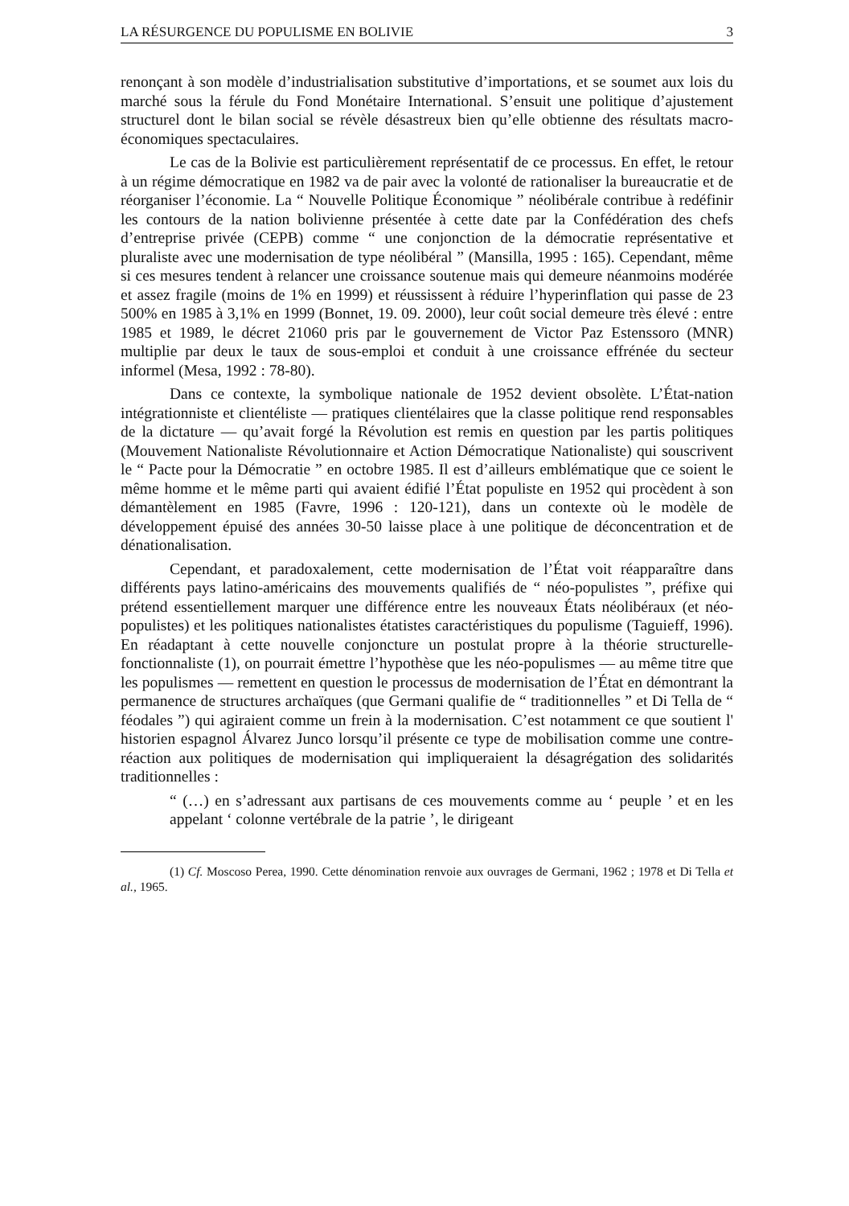LA RÉSURGENCE DU POPULISME EN BOLIVIE 3
renonçant à son modèle d’industrialisation substitutive d’importations, et se soumet aux lois du marché sous la férule du Fond Monétaire International. S’ensuit une politique d’ajustement structurel dont le bilan social se révèle désastreux bien qu’elle obtienne des résultats macro-économiques spectaculaires.
Le cas de la Bolivie est particulièrement représentatif de ce processus. En effet, le retour à un régime démocratique en 1982 va de pair avec la volonté de rationaliser la bureaucratie et de réorganiser l’économie. La “ Nouvelle Politique Économique ” néolibérale contribue à redéfinir les contours de la nation bolivienne présentée à cette date par la Confédération des chefs d’entreprise privée (CEPB) comme “ une conjonction de la démocratie représentative et pluraliste avec une modernisation de type néolibéral ” (Mansilla, 1995 : 165). Cependant, même si ces mesures tendent à relancer une croissance soutenue mais qui demeure néanmoins modérée et assez fragile (moins de 1% en 1999) et réussissent à réduire l’hyperinflation qui passe de 23 500% en 1985 à 3,1% en 1999 (Bonnet, 19. 09. 2000), leur coût social demeure très élevé : entre 1985 et 1989, le décret 21060 pris par le gouvernement de Victor Paz Estenssoro (MNR) multiplie par deux le taux de sous-emploi et conduit à une croissance effrénée du secteur informel (Mesa, 1992 : 78-80).
Dans ce contexte, la symbolique nationale de 1952 devient obsolète. L’État-nation intégrationniste et clientéliste — pratiques clientélaires que la classe politique rend responsables de la dictature — qu’avait forgé la Révolution est remis en question par les partis politiques (Mouvement Nationaliste Révolutionnaire et Action Démocratique Nationaliste) qui souscrivent le “ Pacte pour la Démocratie ” en octobre 1985. Il est d’ailleurs emblématique que ce soient le même homme et le même parti qui avaient édifié l’État populiste en 1952 qui procèdent à son démantèlement en 1985 (Favre, 1996 : 120-121), dans un contexte où le modèle de développement épuisé des années 30-50 laisse place à une politique de déconcentration et de dénationalisation.
Cependant, et paradoxalement, cette modernisation de l’État voit réapparaître dans différents pays latino-américains des mouvements qualifiés de “ néo-populistes ”, préfixe qui prétend essentiellement marquer une différence entre les nouveaux États néolibéraux (et néo-populistes) et les politiques nationalistes étatistes caractéristiques du populisme (Taguieff, 1996). En réadaptant à cette nouvelle conjoncture un postulat propre à la théorie structurelle-fonctionnaliste (1), on pourrait émettre l’hypothèse que les néo-populismes — au même titre que les populismes — remettent en question le processus de modernisation de l’État en démontrant la permanence de structures archaïques (que Germani qualifie de “ traditionnelles ” et Di Tella de “ féodales ”) qui agiraient comme un frein à la modernisation. C’est notamment ce que soutient l' historien espagnol Álvarez Junco lorsqu’il présente ce type de mobilisation comme une contre-réaction aux politiques de modernisation qui impliqueraient la désagrégation des solidarités traditionnelles :
“ (…) en s’adressant aux partisans de ces mouvements comme au ‘ peuple ’ et en les appelant ‘ colonne vertébrale de la patrie ’, le dirigeant
(1) Cf. Moscoso Perea, 1990. Cette dénomination renvoie aux ouvrages de Germani, 1962 ; 1978 et Di Tella et al., 1965.